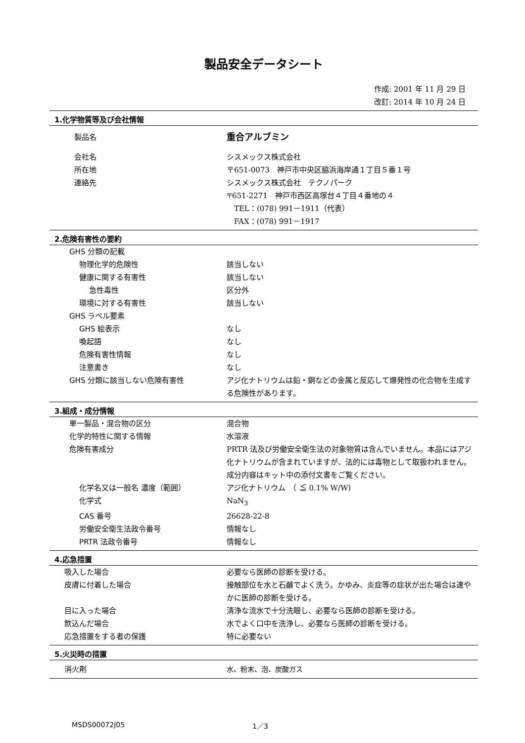製品安全データシート
作成: 2001 年 11 月 29 日
改訂: 2014 年 10 月 24 日
1.化学物質等及び会社情報
| 製品名 | 重合アルブミン |
| 会社名 | シスメックス株式会社 |
| 所在地 | 〒651-0073 神戸市中央区脇浜海岸通１丁目５番１号 |
| 連絡先 | シスメックス株式会社 テクノパーク 〒651-2271 神戸市西区高塚台４丁目４番地の４ TEL：(078) 991－1911（代表） FAX：(078) 991－1917 |
2.危険有害性の要約
| GHS 分類の記載 | |
| 物理化学的危険性 | 該当しない |
| 健康に関する有害性 | 該当しない |
| 急性毒性 | 区分外 |
| 環境に対する有害性 | 該当しない |
| GHS ラベル要素 | |
| GHS 絵表示 | なし |
| 喚起語 | なし |
| 危険有害性情報 | なし |
| 注意書き | なし |
| GHS 分類に該当しない危険有害性 | アジ化ナトリウムは鉛・銅などの金属と反応して爆発性の化合物を生成する危険性があります。 |
3.組成・成分情報
| 単一製品・混合物の区分 | 混合物 |
| 化学的特性に関する情報 | 水溶液 |
| 危険有害成分 | PRTR 法及び労働安全衛生法の対象物質は含んでいません。本品にはアジ化ナトリウムが含まれていますが、法的には毒物として取扱われません。成分内容はキット中の添付文書をご覧ください。 |
| 化学名又は一般名 濃度（範囲） | アジ化ナトリウム （ ≦ 0.1% W/W) |
| 化学式 | NaN<sub>3</sub> |
| CAS 番号 | 26628-22-8 |
| 労働安全衛生法政令番号 | 情報なし |
| PRTR 法政令番号 | 情報なし |
4.応急措置
| 吸入した場合 | 必要なら医師の診断を受ける。 |
| 皮膚に付着した場合 | 接触部位を水と石鹸でよく洗う。かゆみ、炎症等の症状が出た場合は速やかに医師の診断を受ける。 |
| 目に入った場合 | 清浄な流水で十分洗眼し、必要なら医師の診断を受ける。 |
| 飲込んだ場合 | 水でよく口中を洗浄し、必要なら医師の診断を受ける。 |
| 応急措置をする者の保護 | 特に必要ない |
5.火災時の措置
| 消火剤 | 水、粉末、泡、炭酸ガス |
MSDS00072J05 1／3